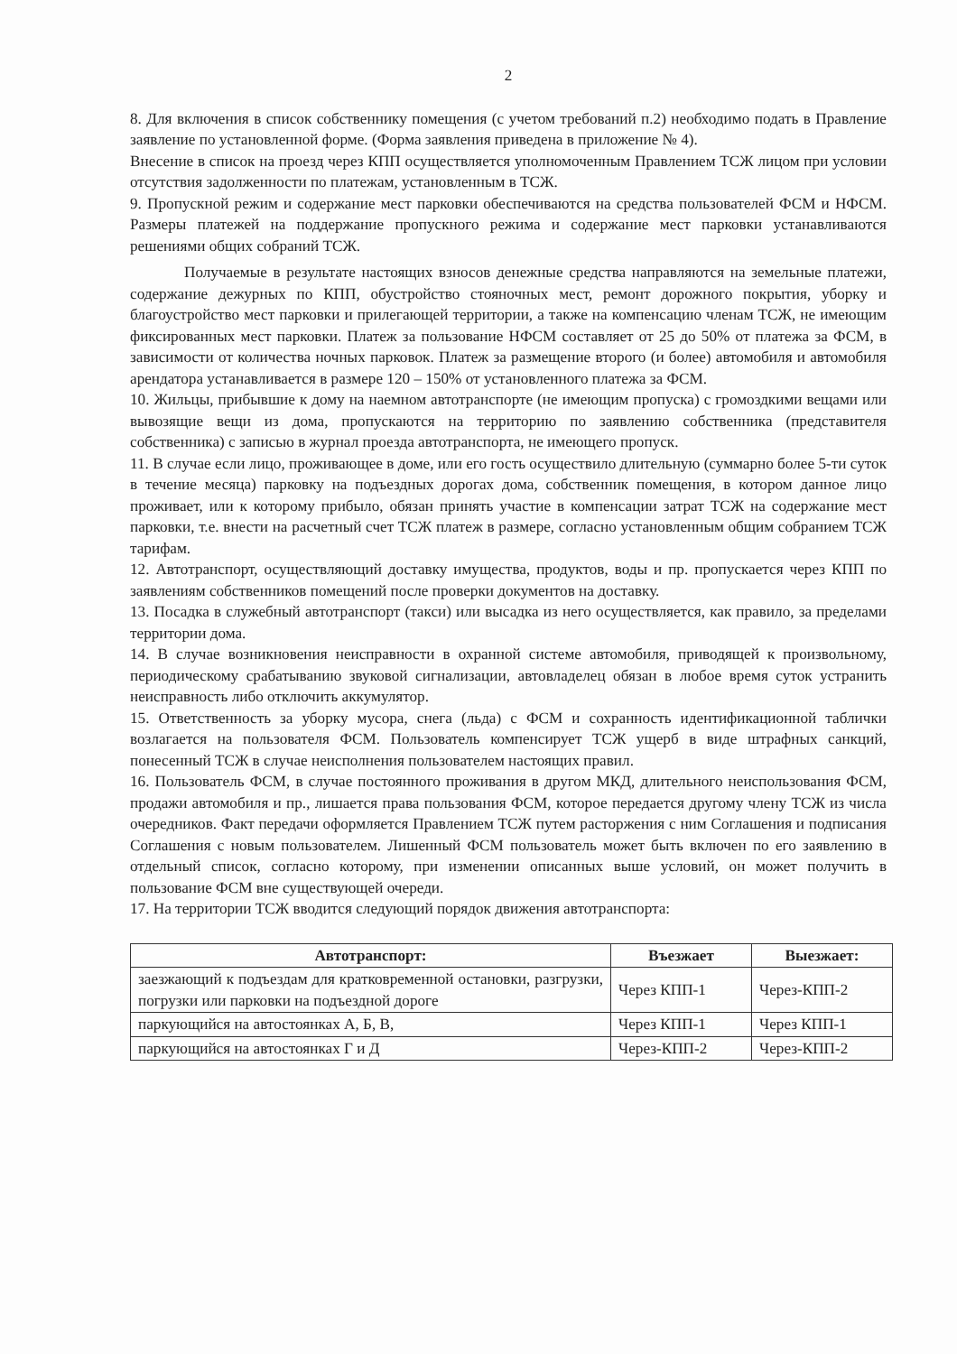2
8. Для включения в список собственнику помещения (с учетом требований п.2) необходимо подать в Правление заявление по установленной форме. (Форма заявления приведена в приложение № 4).
Внесение в список на проезд через КПП осуществляется уполномоченным Правлением ТСЖ лицом при условии отсутствия задолженности по платежам, установленным в ТСЖ.
9. Пропускной режим и содержание мест парковки обеспечиваются на средства пользователей ФСМ и НФСМ. Размеры платежей на поддержание пропускного режима и содержание мест парковки устанавливаются решениями общих собраний ТСЖ.
Получаемые в результате настоящих взносов денежные средства направляются на земельные платежи, содержание дежурных по КПП, обустройство стояночных мест, ремонт дорожного покрытия, уборку и благоустройство мест парковки и прилегающей территории, а также на компенсацию членам ТСЖ, не имеющим фиксированных мест парковки. Платеж за пользование НФСМ составляет от 25 до 50% от платежа за ФСМ, в зависимости от количества ночных парковок. Платеж за размещение второго (и более) автомобиля и автомобиля арендатора устанавливается в размере 120 – 150% от установленного платежа за ФСМ.
10. Жильцы, прибывшие к дому на наемном автотранспорте (не имеющим пропуска) с громоздкими вещами или вывозящие вещи из дома, пропускаются на территорию по заявлению собственника (представителя собственника) с записью в журнал проезда автотранспорта, не имеющего пропуск.
11. В случае если лицо, проживающее в доме, или его гость осуществило длительную (суммарно более 5-ти суток в течение месяца) парковку на подъездных дорогах дома, собственник помещения, в котором данное лицо проживает, или к которому прибыло, обязан принять участие в компенсации затрат ТСЖ на содержание мест парковки, т.е. внести на расчетный счет ТСЖ платеж в размере, согласно установленным общим собранием ТСЖ тарифам.
12. Автотранспорт, осуществляющий доставку имущества, продуктов, воды и пр. пропускается через КПП по заявлениям собственников помещений после проверки документов на доставку.
13. Посадка в служебный автотранспорт (такси) или высадка из него осуществляется, как правило, за пределами территории дома.
14. В случае возникновения неисправности в охранной системе автомобиля, приводящей к произвольному, периодическому срабатыванию звуковой сигнализации, автовладелец обязан в любое время суток устранить неисправность либо отключить аккумулятор.
15. Ответственность за уборку мусора, снега (льда) с ФСМ и сохранность идентификационной таблички возлагается на пользователя ФСМ. Пользователь компенсирует ТСЖ ущерб в виде штрафных санкций, понесенный ТСЖ в случае неисполнения пользователем настоящих правил.
16. Пользователь ФСМ, в случае постоянного проживания в другом МКД, длительного неиспользования ФСМ, продажи автомобиля и пр., лишается права пользования ФСМ, которое передается другому члену ТСЖ из числа очередников. Факт передачи оформляется Правлением ТСЖ путем расторжения с ним Соглашения и подписания Соглашения с новым пользователем. Лишенный ФСМ пользователь может быть включен по его заявлению в отдельный список, согласно которому, при изменении описанных выше условий, он может получить в пользование ФСМ вне существующей очереди.
17. На территории ТСЖ вводится следующий порядок движения автотранспорта:
| Автотранспорт: | Въезжает | Выезжает: |
| --- | --- | --- |
| заезжающий к подъездам для кратковременной остановки, разгрузки, погрузки или парковки на подъездной дороге | Через КПП-1 | Через-КПП-2 |
| паркующийся на автостоянках А, Б, В, | Через КПП-1 | Через КПП-1 |
| паркующийся на автостоянках Г и Д | Через-КПП-2 | Через-КПП-2 |